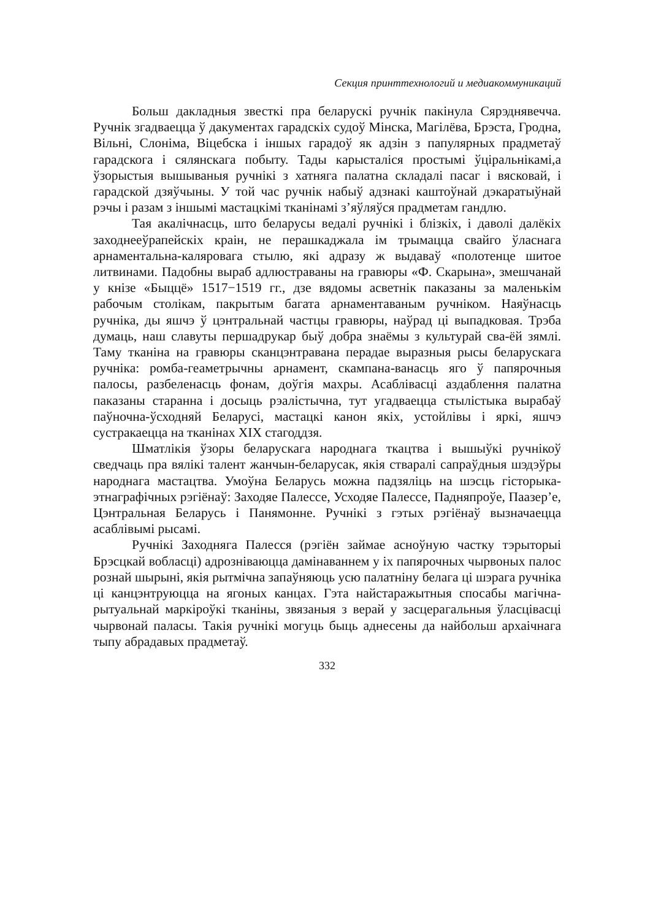Секция принттехнологий и медиакоммуникаций
Больш дакладныя звесткі пра беларускі ручнік пакінула Сярэднявечча. Ручнік згадваецца ў дакументах гарадскіх судоў Мінска, Магілёва, Брэста, Гродна, Вільні, Слоніма, Віцебска і іншых гарадоў як адзін з папулярных прадметаў гарадскога і сялянскага побыту. Тады карысталіся простымі ўціральнікамі,а ўзорыстыя вышываныя ручнікі з хатняга палатна складалі пасаг і вясковай, і гарадской дзяўчыны. У той час ручнік набыў адзнакі каштоўнай дэкаратыўнай рэчы і разам з іншымі мастацкімі тканінамі з’яўляўся прадметам гандлю.
Тая акалічнасць, што беларусы ведалі ручнікі і блізкіх, і даволі далёкіх заходнееўрапейскіх краін, не перашкаджала ім трымацца свайго ўласнага арнаментальна-каляровага стылю, які адразу ж выдаваў «полотенце шитое литвинами. Падобны выраб адлюстраваны на гравюры «Ф. Скарына», змешчанай у кнізе «Быццё» 1517−1519 гг., дзе вядомы асветнік паказаны за маленькім рабочым столікам, пакрытым багата арнаментаваным ручніком. Наяўнасць ручніка, ды яшчэ ў цэнтральнай частцы гравюры, наўрад ці выпадковая. Трэба думаць, наш славуты першадрукар быў добра знаёмы з культурай сва-ёй зямлі. Таму тканіна на гравюры сканцэнтравана перадае выразныя рысы беларускага ручніка: ромба-геаметрычны арнамент, скампана-ванасць яго ў папярочныя палосы, разбеленасць фонам, доўгія махры. Асаблівасці аздаблення палатна паказаны старанна і досыць рэалістычна, тут угадваецца стылістыка вырабаў паўночна-ўсходняй Беларусі, мастацкі канон якіх, устойлівы і яркі, яшчэ сустракаецца на тканінах XIX стагоддзя.
Шматлікія ўзоры беларускага народнага ткацтва і вышыўкі ручнікоў сведчаць пра вялікі талент жанчын-беларусак, якія стваралі сапраўдныя шэдэўры народнага мастацтва. Умоўна Беларусь можна падзяліць на шэсць гісторыка-этнаграфічных рэгіёнаў: Заходяе Палессе, Усходяе Палессе, Падняпроўе, Паазер’е, Цэнтральная Беларусь і Панямонне. Ручнікі з гэтых рэгіёнаў вызначаецца асаблівымі рысамі.
Ручнікі Заходняга Палесся (рэгіён займае асноўную частку тэрыторыі Брэсцкай вобласці) адрозніваюцца дамінаваннем у іх папярочных чырвоных палос рознай шырыні, якія рытмічна запаўняюць усю палатніну белага ці шэрага ручніка ці канцэнтруюцца на ягоных канцах. Гэта найстаражытныя спосабы магічна-рытуальнай маркіроўкі тканіны, звязаныя з верай у засцерагальныя ўласцівасці чырвонай паласы. Такія ручнікі могуць быць аднесены да найбольш архаічнага тыпу абрадавых прадметаў.
332